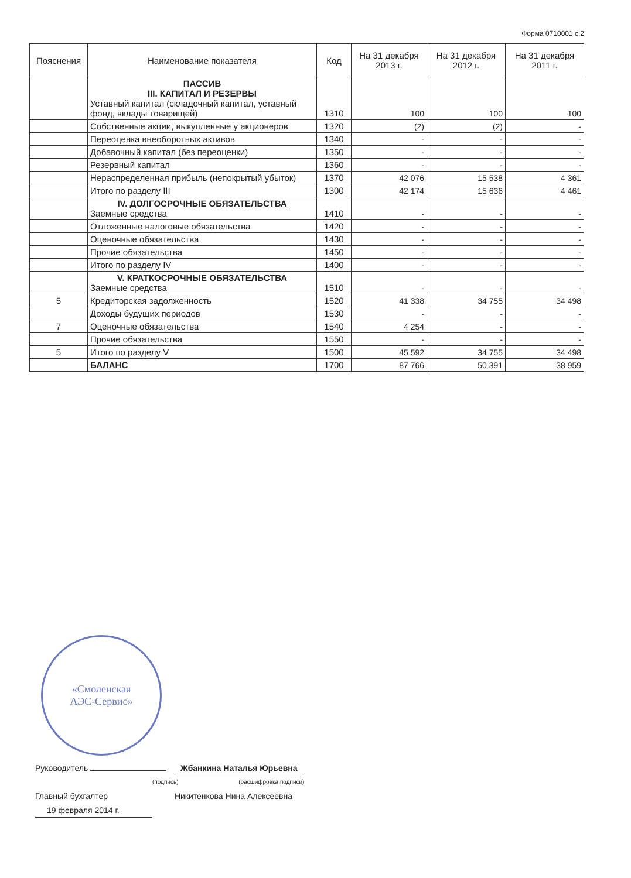Форма 0710001 с.2
| Пояснения | Наименование показателя | Код | На 31 декабря 2013 г. | На 31 декабря 2012 г. | На 31 декабря 2011 г. |
| --- | --- | --- | --- | --- | --- |
| | ПАССИВ III. КАПИТАЛ И РЕЗЕРВЫ Уставный капитал (складочный капитал, уставный фонд, вклады товарищей) | 1310 | 100 | 100 | 100 |
| | Собственные акции, выкупленные у акционеров | 1320 | (2) | (2) | - |
| | Переоценка внеоборотных активов | 1340 | - | - | - |
| | Добавочный капитал (без переоценки) | 1350 | - | - | - |
| | Резервный капитал | 1360 | - | - | - |
| | Нераспределенная прибыль (непокрытый убыток) | 1370 | 42 076 | 15 538 | 4 361 |
| | Итого по разделу III | 1300 | 42 174 | 15 636 | 4 461 |
| | IV. ДОЛГОСРОЧНЫЕ ОБЯЗАТЕЛЬСТВА Заемные средства | 1410 | - | - | - |
| | Отложенные налоговые обязательства | 1420 | - | - | - |
| | Оценочные обязательства | 1430 | - | - | - |
| | Прочие обязательства | 1450 | - | - | - |
| | Итого по разделу IV | 1400 | - | - | - |
| | V. КРАТКОСРОЧНЫЕ ОБЯЗАТЕЛЬСТВА Заемные средства | 1510 | - | - | - |
| 5 | Кредиторская задолженность | 1520 | 41 338 | 34 755 | 34 498 |
| | Доходы будущих периодов | 1530 | - | - | - |
| 7 | Оценочные обязательства | 1540 | 4 254 | - | - |
| | Прочие обязательства | 1550 | - | - | - |
| 5 | Итого по разделу V | 1500 | 45 592 | 34 755 | 34 498 |
| | БАЛАНС | 1700 | 87 766 | 50 391 | 38 959 |
«Смоленская
АЭС-Сервис»
Руководитель Жбанкина Наталья Юрьевна
(подпись) (расшифровка подписи)
Главный бухгалтер Никитенкова Нина Алексеевна
19 февраля 2014 г.